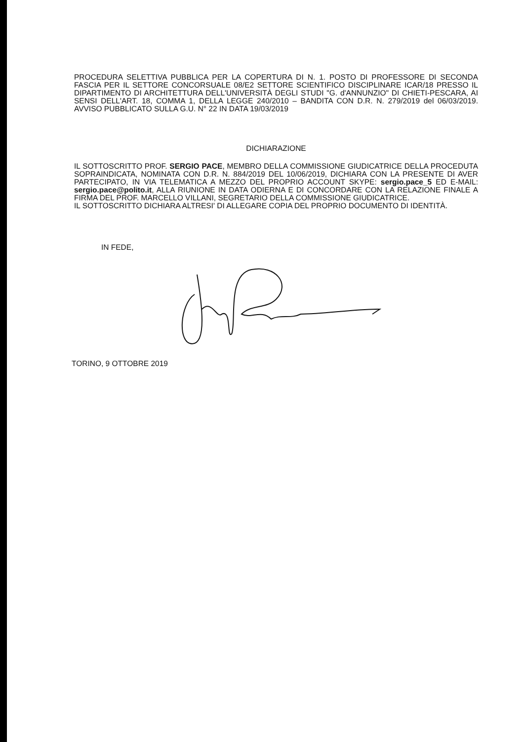PROCEDURA SELETTIVA PUBBLICA PER LA COPERTURA DI N. 1. POSTO DI PROFESSORE DI SECONDA FASCIA PER IL SETTORE CONCORSUALE 08/E2 SETTORE SCIENTIFICO DISCIPLINARE ICAR/18 PRESSO IL DIPARTIMENTO DI ARCHITETTURA DELL'UNIVERSITÀ DEGLI STUDI "G. d'ANNUNZIO" DI CHIETI-PESCARA, AI SENSI DELL'ART. 18, COMMA 1, DELLA LEGGE 240/2010 – BANDITA CON D.R. N. 279/2019 del 06/03/2019. AVVISO PUBBLICATO SULLA G.U. N° 22 IN DATA 19/03/2019
DICHIARAZIONE
IL SOTTOSCRITTO PROF. SERGIO PACE, MEMBRO DELLA COMMISSIONE GIUDICATRICE DELLA PROCEDUTA SOPRAINDICATA, NOMINATA CON D.R. N. 884/2019 DEL 10/06/2019, DICHIARA CON LA PRESENTE DI AVER PARTECIPATO, IN VIA TELEMATICA A MEZZO DEL PROPRIO ACCOUNT SKYPE: sergio.pace_5 ED E-MAIL: sergio.pace@polito.it, ALLA RIUNIONE IN DATA ODIERNA E DI CONCORDARE CON LA RELAZIONE FINALE A FIRMA DEL PROF. MARCELLO VILLANI, SEGRETARIO DELLA COMMISSIONE GIUDICATRICE.
IL SOTTOSCRITTO DICHIARA ALTRESI' DI ALLEGARE COPIA DEL PROPRIO DOCUMENTO DI IDENTITÀ.
IN FEDE,
TORINO, 9 OTTOBRE 2019